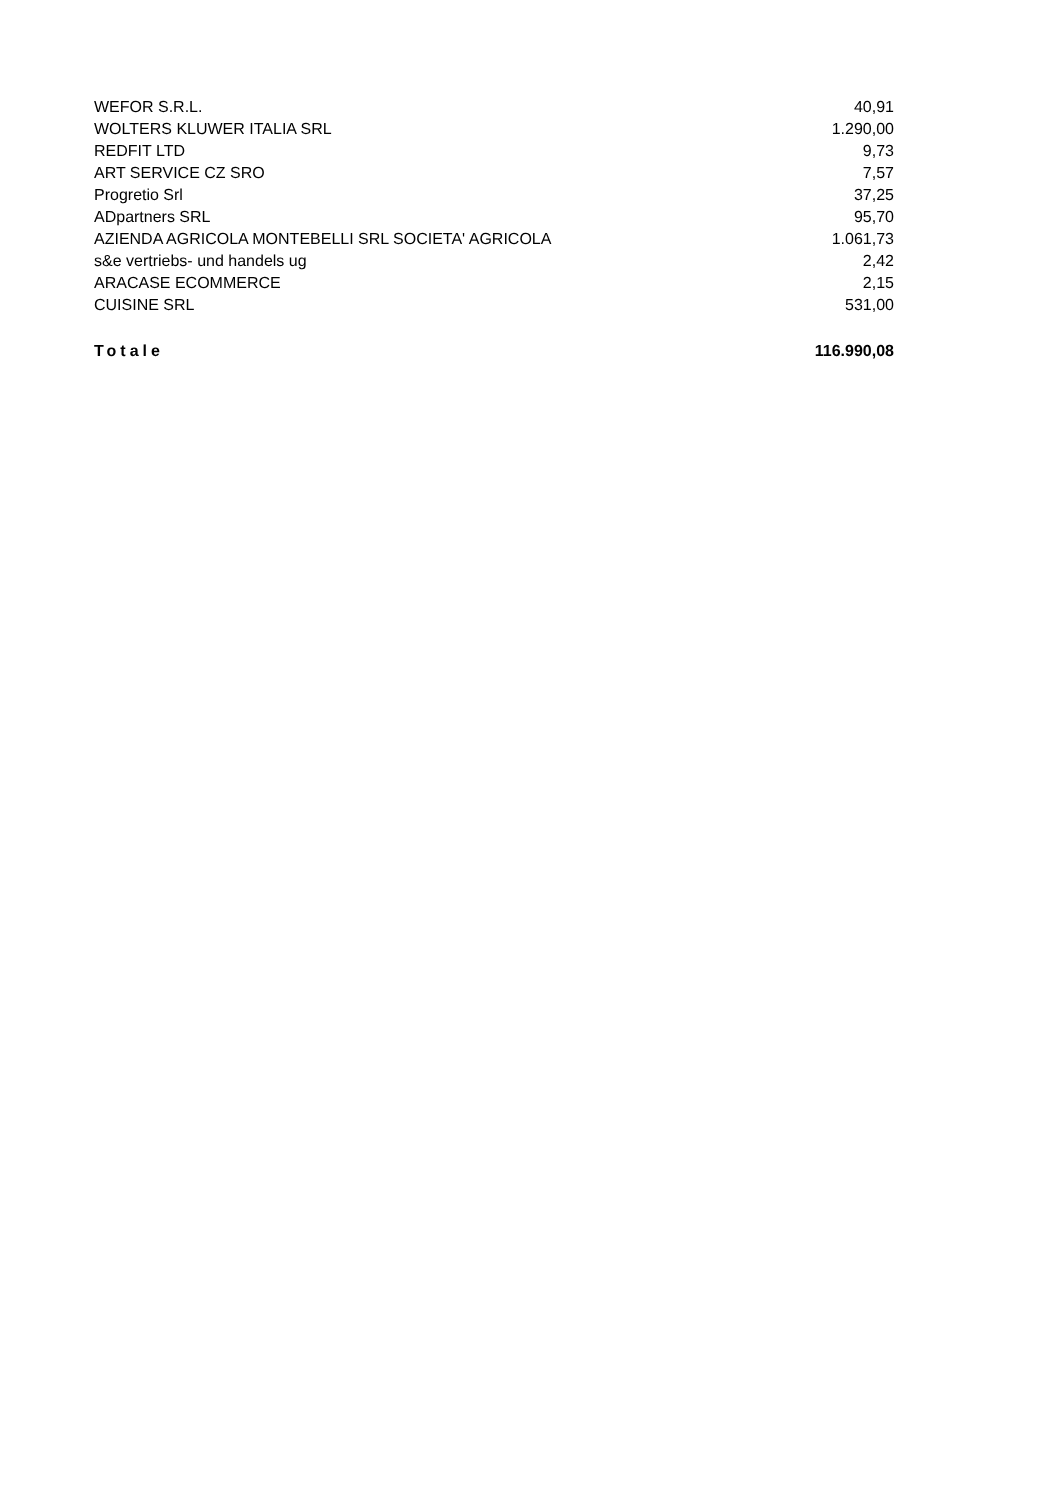| WEFOR S.R.L. | 40,91 |
| WOLTERS KLUWER ITALIA SRL | 1.290,00 |
| REDFIT LTD | 9,73 |
| ART SERVICE CZ SRO | 7,57 |
| Progretio Srl | 37,25 |
| ADpartners SRL | 95,70 |
| AZIENDA AGRICOLA MONTEBELLI SRL SOCIETA' AGRICOLA | 1.061,73 |
| s&e vertriebs- und handels ug | 2,42 |
| ARACASE ECOMMERCE | 2,15 |
| CUISINE SRL | 531,00 |
| Totale | 116.990,08 |